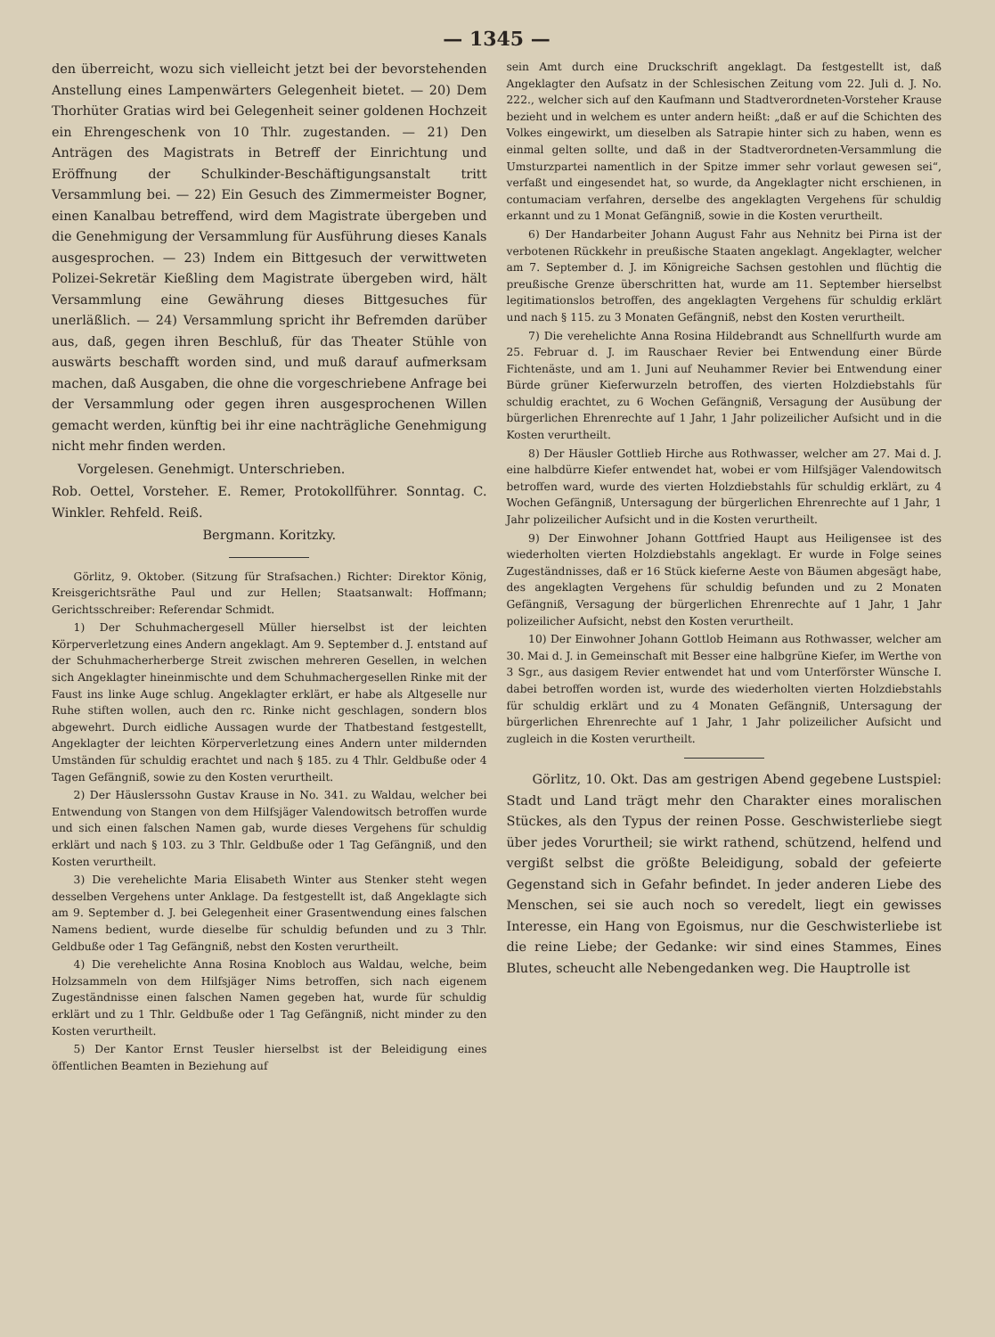— 1345 —
den überreicht, wozu sich vielleicht jetzt bei der bevorstehenden Anstellung eines Lampenwärters Gelegenheit bietet. — 20) Dem Thorhüter Gratias wird bei Gelegenheit seiner goldenen Hochzeit ein Ehrengeschenk von 10 Thlr. zugestanden. — 21) Den Anträgen des Magistrats in Betreff der Einrichtung und Eröffnung der Schulkinder-Beschäftigungsanstalt tritt Versammlung bei. — 22) Ein Gesuch des Zimmermeister Bogner, einen Kanalbau betreffend, wird dem Magistrate übergeben und die Genehmigung der Versammlung für Ausführung dieses Kanals ausgesprochen. — 23) Indem ein Bittgesuch der verwittweten Polizei-Sekretär Kießling dem Magistrate übergeben wird, hält Versammlung eine Gewährung dieses Bittgesuches für unerläßlich. — 24) Versammlung spricht ihr Befremden darüber aus, daß, gegen ihren Beschluß, für das Theater Stühle von auswärts beschafft worden sind, und muß darauf aufmerksam machen, daß Ausgaben, die ohne die vorgeschriebene Anfrage bei der Versammlung oder gegen ihren ausgesprochenen Willen gemacht werden, künftig bei ihr eine nachträgliche Genehmigung nicht mehr finden werden.
Vorgelesen. Genehmigt. Unterschrieben.
Rob. Oettel, Vorsteher. E. Remer, Protokollführer. Sonntag. C. Winkler. Rehfeld. Reiß.
Bergmann. Koritzky.
Görlitz, 9. Oktober. (Sitzung für Strafsachen.) Richter: Direktor König, Kreisgerichtsräthe Paul und zur Hellen; Staatsanwalt: Hoffmann; Gerichtsschreiber: Referendar Schmidt.
1) Der Schuhmachergesell Müller hierselbst ist der leichten Körperverletzung eines Andern angeklagt. Am 9. September d. J. entstand auf der Schuhmacherherberge Streit zwischen mehreren Gesellen, in welchen sich Angeklagter hineinmischte und dem Schuhmachergesellen Rinke mit der Faust ins linke Auge schlug. Angeklagter erklärt, er habe als Altgeselle nur Ruhe stiften wollen, auch den rc. Rinke nicht geschlagen, sondern blos abgewehrt. Durch eidliche Aussagen wurde der Thatbestand festgestellt, Angeklagter der leichten Körperverletzung eines Andern unter mildernden Umständen für schuldig erachtet und nach § 185. zu 4 Thlr. Geldbuße oder 4 Tagen Gefängniß, sowie zu den Kosten verurtheilt.
2) Der Häuslerssohn Gustav Krause in No. 341. zu Waldau, welcher bei Entwendung von Stangen von dem Hilfsjäger Valendowitsch betroffen wurde und sich einen falschen Namen gab, wurde dieses Vergehens für schuldig erklärt und nach § 103. zu 3 Thlr. Geldbuße oder 1 Tag Gefängniß, und den Kosten verurtheilt.
3) Die verehelichte Maria Elisabeth Winter aus Stenker steht wegen desselben Vergehens unter Anklage. Da festgestellt ist, daß Angeklagte sich am 9. September d. J. bei Gelegenheit einer Grasentwendung eines falschen Namens bedient, wurde dieselbe für schuldig befunden und zu 3 Thlr. Geldbuße oder 1 Tag Gefängniß, nebst den Kosten verurtheilt.
4) Die verehelichte Anna Rosina Knobloch aus Waldau, welche, beim Holzsammeln von dem Hilfsjäger Nims betroffen, sich nach eigenem Zugeständnisse einen falschen Namen gegeben hat, wurde für schuldig erklärt und zu 1 Thlr. Geldbuße oder 1 Tag Gefängniß, nicht minder zu den Kosten verurtheilt.
5) Der Kantor Ernst Teusler hierselbst ist der Beleidigung eines öffentlichen Beamten in Beziehung auf
sein Amt durch eine Druckschrift angeklagt. Da festgestellt ist, daß Angeklagter den Aufsatz in der Schlesischen Zeitung vom 22. Juli d. J. No. 222., welcher sich auf den Kaufmann und Stadtverordneten-Vorsteher Krause bezieht und in welchem es unter andern heißt: „daß er auf die Schichten des Volkes eingewirkt, um dieselben als Satrapie hinter sich zu haben, wenn es einmal gelten sollte, und daß in der Stadtverordneten-Versammlung die Umsturzpartei namentlich in der Spitze immer sehr vorlaut gewesen sei“, verfaßt und eingesendet hat, so wurde, da Angeklagter nicht erschienen, in contumaciam verfahren, derselbe des angeklagten Vergehens für schuldig erkannt und zu 1 Monat Gefängniß, sowie in die Kosten verurtheilt.
6) Der Handarbeiter Johann August Fahr aus Nehnitz bei Pirna ist der verbotenen Rückkehr in preußische Staaten angeklagt. Angeklagter, welcher am 7. September d. J. im Königreiche Sachsen gestohlen und flüchtig die preußische Grenze überschritten hat, wurde am 11. September hierselbst legitimationslos betroffen, des angeklagten Vergehens für schuldig erklärt und nach § 115. zu 3 Monaten Gefängniß, nebst den Kosten verurtheilt.
7) Die verehelichte Anna Rosina Hildebrandt aus Schnellfurth wurde am 25. Februar d. J. im Rauschaer Revier bei Entwendung einer Bürde Fichtenäste, und am 1. Juni auf Neuhammer Revier bei Entwendung einer Bürde grüner Kieferwurzeln betroffen, des vierten Holzdiebstahls für schuldig erachtet, zu 6 Wochen Gefängniß, Versagung der Ausübung der bürgerlichen Ehrenrechte auf 1 Jahr, 1 Jahr polizeilicher Aufsicht und in die Kosten verurtheilt.
8) Der Häusler Gottlieb Hirche aus Rothwasser, welcher am 27. Mai d. J. eine halbdürre Kiefer entwendet hat, wobei er vom Hilfsjäger Valendowitsch betroffen ward, wurde des vierten Holzdiebstahls für schuldig erklärt, zu 4 Wochen Gefängniß, Untersagung der bürgerlichen Ehrenrechte auf 1 Jahr, 1 Jahr polizeilicher Aufsicht und in die Kosten verurtheilt.
9) Der Einwohner Johann Gottfried Haupt aus Heiligensee ist des wiederholten vierten Holzdiebstahls angeklagt. Er wurde in Folge seines Zugeständnisses, daß er 16 Stück kieferne Aeste von Bäumen abgesägt habe, des angeklagten Vergehens für schuldig befunden und zu 2 Monaten Gefängniß, Versagung der bürgerlichen Ehrenrechte auf 1 Jahr, 1 Jahr polizeilicher Aufsicht, nebst den Kosten verurtheilt.
10) Der Einwohner Johann Gottlob Heimann aus Rothwasser, welcher am 30. Mai d. J. in Gemeinschaft mit Besser eine halbgrüne Kiefer, im Werthe von 3 Sgr., aus dasigem Revier entwendet hat und vom Unterförster Wünsche I. dabei betroffen worden ist, wurde des wiederholten vierten Holzdiebstahls für schuldig erklärt und zu 4 Monaten Gefängniß, Untersagung der bürgerlichen Ehrenrechte auf 1 Jahr, 1 Jahr polizeilicher Aufsicht und zugleich in die Kosten verurtheilt.
Görlitz, 10. Okt. Das am gestrigen Abend gegebene Lustspiel: Stadt und Land trägt mehr den Charakter eines moralischen Stückes, als den Typus der reinen Posse. Geschwisterliebe siegt über jedes Vorurtheil; sie wirkt rathend, schützend, helfend und vergißt selbst die größte Beleidigung, sobald der gefeierte Gegenstand sich in Gefahr befindet. In jeder anderen Liebe des Menschen, sei sie auch noch so veredelt, liegt ein gewisses Interesse, ein Hang von Egoismus, nur die Geschwisterliebe ist die reine Liebe; der Gedanke: wir sind eines Stammes, Eines Blutes, scheucht alle Nebengedanken weg. Die Hauptrolle ist